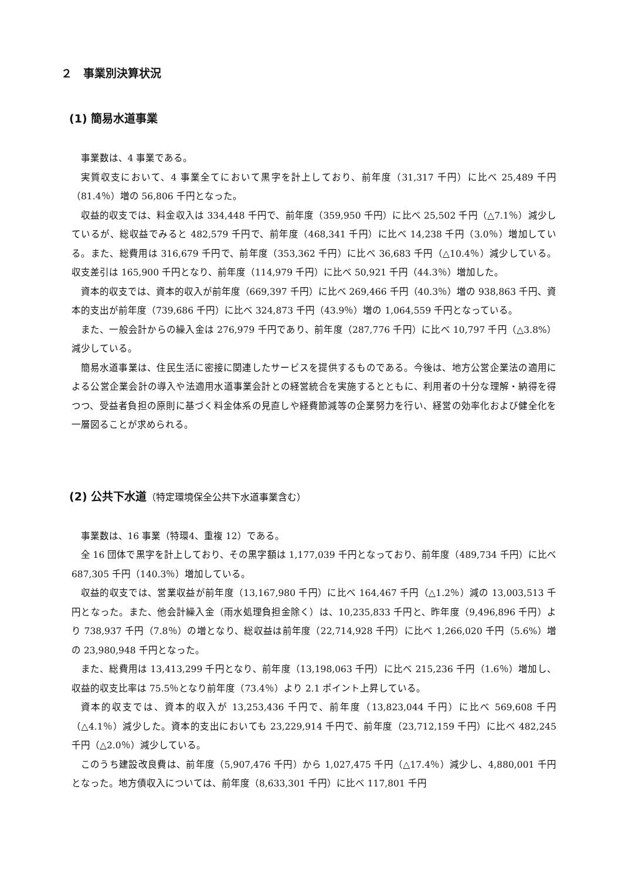２　事業別決算状況
(1) 簡易水道事業
事業数は、4 事業である。
実質収支において、4 事業全てにおいて黒字を計上しており、前年度（31,317 千円）に比べ 25,489 千円（81.4％）増の 56,806 千円となった。
収益的収支では、料金収入は 334,448 千円で、前年度（359,950 千円）に比べ 25,502 千円（△7.1％）減少しているが、総収益でみると 482,579 千円で、前年度（468,341 千円）に比べ 14,238 千円（3.0％）増加している。また、総費用は 316,679 千円で、前年度（353,362 千円）に比べ 36,683 千円（△10.4％）減少している。収支差引は 165,900 千円となり、前年度（114,979 千円）に比べ 50,921 千円（44.3％）増加した。
資本的収支では、資本的収入が前年度（669,397 千円）に比べ 269,466 千円（40.3％）増の 938,863 千円、資本的支出が前年度（739,686 千円）に比べ 324,873 千円（43.9％）増の 1,064,559 千円となっている。
また、一般会計からの繰入金は 276,979 千円であり、前年度（287,776 千円）に比べ 10,797 千円（△3.8%）減少している。
簡易水道事業は、住民生活に密接に関連したサービスを提供するものである。今後は、地方公営企業法の適用による公営企業会計の導入や法適用水道事業会計との経営統合を実施するとともに、利用者の十分な理解・納得を得つつ、受益者負担の原則に基づく料金体系の見直しや経費節減等の企業努力を行い、経営の効率化および健全化を一層図ることが求められる。
(2) 公共下水道（特定環境保全公共下水道事業含む）
事業数は、16 事業（特環4、重複 12）である。
全 16 団体で黒字を計上しており、その黒字額は 1,177,039 千円となっており、前年度（489,734 千円）に比べ 687,305 千円（140.3％）増加している。
収益的収支では、営業収益が前年度（13,167,980 千円）に比べ 164,467 千円（△1.2％）減の 13,003,513 千円となった。また、他会計繰入金（雨水処理負担金除く）は、10,235,833 千円と、昨年度（9,496,896 千円）より 738,937 千円（7.8％）の増となり、総収益は前年度（22,714,928 千円）に比べ 1,266,020 千円（5.6%）増の 23,980,948 千円となった。
また、総費用は 13,413,299 千円となり、前年度（13,198,063 千円）に比べ 215,236 千円（1.6％）増加し、収益的収支比率は 75.5％となり前年度（73.4％）より 2.1 ポイント上昇している。
資本的収支では、資本的収入が 13,253,436 千円で、前年度（13,823,044 千円）に比べ 569,608 千円（△4.1％）減少した。資本的支出においても 23,229,914 千円で、前年度（23,712,159 千円）に比べ 482,245 千円（△2.0％）減少している。
このうち建設改良費は、前年度（5,907,476 千円）から 1,027,475 千円（△17.4％）減少し、4,880,001 千円となった。地方債収入については、前年度（8,633,301 千円）に比べ 117,801 千円